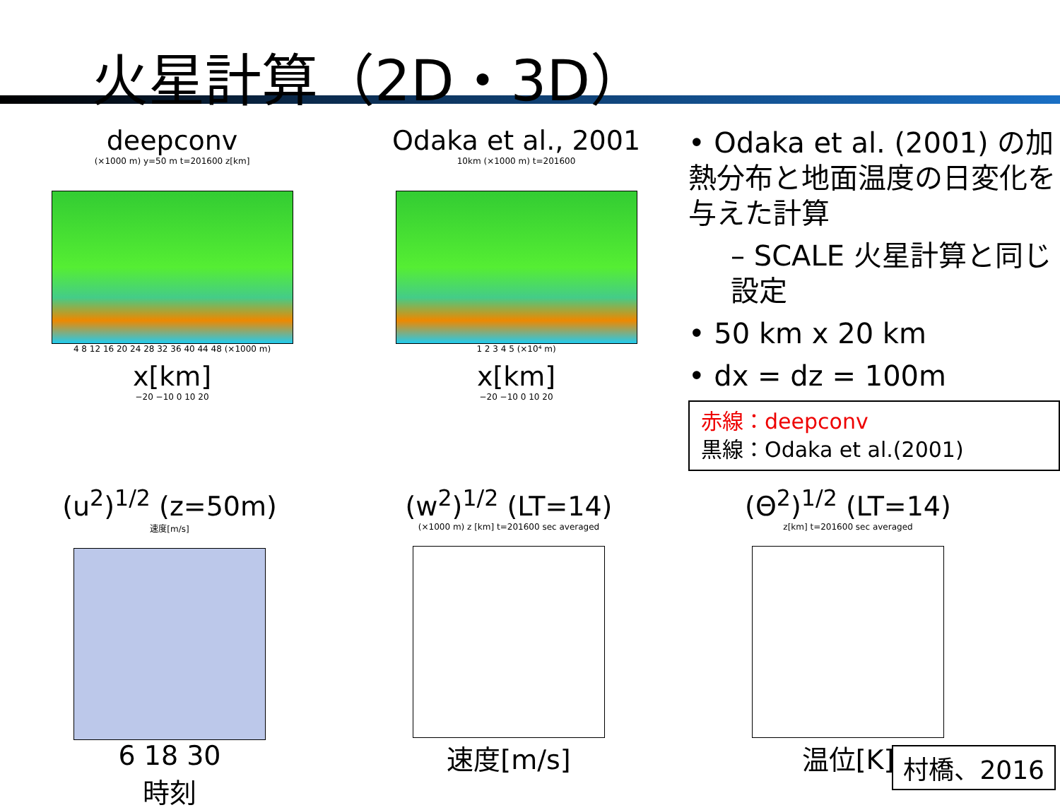火星計算（2D・3D）
deepconv
(×1000 m) y=50 m t=201600 z[km]
4 8 12 16 20 24 28 32 36 40 44 48 (×1000 m)
x[km]
−20 −10 0 10 20
Odaka et al., 2001
10km (×1000 m) t=201600
1 2 3 4 5 (×10⁴ m)
x[km]
−20 −10 0 10 20
• Odaka et al. (2001) の加熱分布と地面温度の日変化を与えた計算
– SCALE 火星計算と同じ設定
• 50 km x 20 km
• dx = dz = 100m
赤線：deepconv
黒線：Odaka et al.(2001)
(u<sup>2</sup>)<sup>1/2</sup> (z=50m)
速度[m/s]
6 18 30
時刻
(w<sup>2</sup>)<sup>1/2</sup> (LT=14)
(×1000 m) z [km] t=201600 sec averaged
速度[m/s]
(Θ<sup>2</sup>)<sup>1/2</sup> (LT=14)
z[km] t=201600 sec averaged
温位[K]
村橋、2016